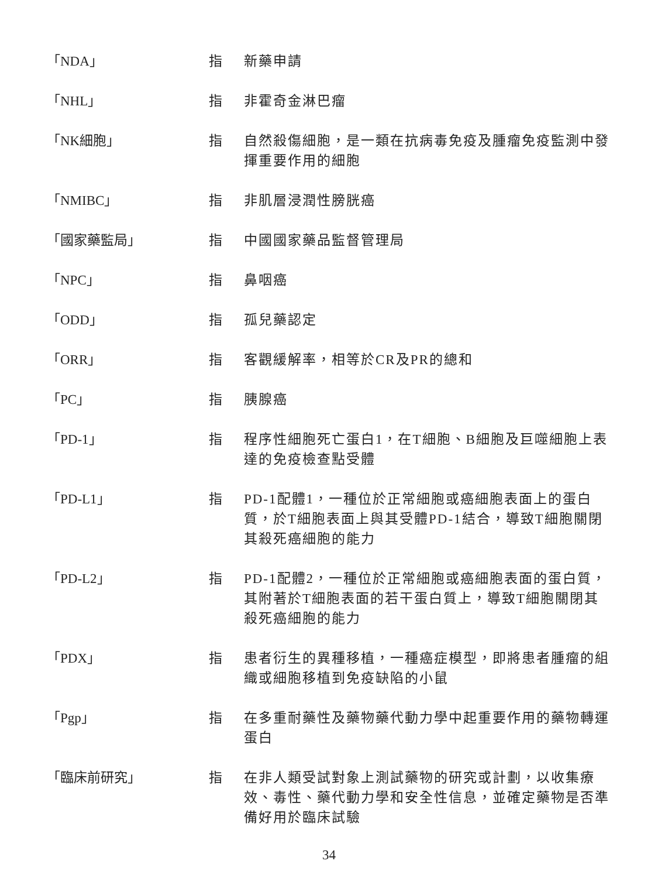「NDA」 指 新藥申請
「NHL」 指 非霍奇金淋巴瘤
「NK細胞」 指 自然殺傷細胞，是一類在抗病毒免疫及腫瘤免疫監測中發揮重要作用的細胞
「NMIBC」 指 非肌層浸潤性膀胱癌
「國家藥監局」 指 中國國家藥品監督管理局
「NPC」 指 鼻咽癌
「ODD」 指 孤兒藥認定
「ORR」 指 客觀緩解率，相等於CR及PR的總和
「PC」 指 胰腺癌
「PD-1」 指 程序性細胞死亡蛋白1，在T細胞、B細胞及巨噬細胞上表達的免疫檢查點受體
「PD-L1」 指 PD-1配體1，一種位於正常細胞或癌細胞表面上的蛋白質，於T細胞表面上與其受體PD-1結合，導致T細胞關閉其殺死癌細胞的能力
「PD-L2」 指 PD-1配體2，一種位於正常細胞或癌細胞表面的蛋白質，其附著於T細胞表面的若干蛋白質上，導致T細胞關閉其殺死癌細胞的能力
「PDX」 指 患者衍生的異種移植，一種癌症模型，即將患者腫瘤的組織或細胞移植到免疫缺陷的小鼠
「Pgp」 指 在多重耐藥性及藥物藥代動力學中起重要作用的藥物轉運蛋白
「臨床前研究」 指 在非人類受試對象上測試藥物的研究或計劃，以收集療效、毒性、藥代動力學和安全性信息，並確定藥物是否準備好用於臨床試驗
34